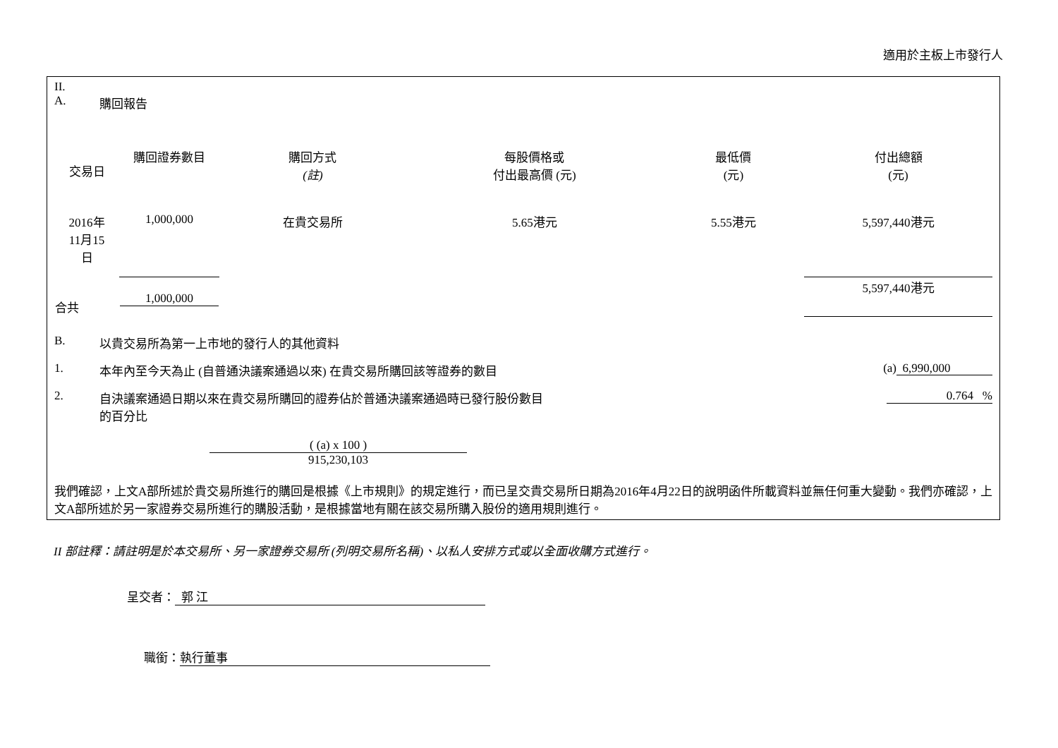適用於主板上市發行人
II.
A. 購回報告
| 交易日 | 購回證券數目 | 購回方式 (註) | 每股價格或 付出最高價 (元) | 最低價 (元) | 付出總額 (元) |
| --- | --- | --- | --- | --- | --- |
| 2016年 11月15 日 | 1,000,000 | 在貴交易所 | 5.65港元 | 5.55港元 | 5,597,440港元 |
| 合共 | 1,000,000 | | | | 5,597,440港元 |
B. 以貴交易所為第一上市地的發行人的其他資料
1. 本年內至今天為止 (自普通決議案通過以來) 在貴交易所購回該等證券的數目 (a) 6,990,000
2. 自決議案通過日期以來在貴交易所購回的證券佔於普通決議案通過時已發行股份數目
的百分比 0.764 %
( (a) x 100 )
915,230,103
我們確認，上文A部所述於貴交易所進行的購回是根據《上市規則》的規定進行，而已呈交貴交易所日期為2016年4月22日的說明函件所載資料並無任何重大變動。我們亦確認，上文A部所述於另一家證券交易所進行的購股活動，是根據當地有關在該交易所購入股份的適用規則進行。
II 部註釋：請註明是於本交易所、另一家證券交易所 (列明交易所名稱)、以私人安排方式或以全面收購方式進行。
呈交者： 郭 江
職銜： 執行董事